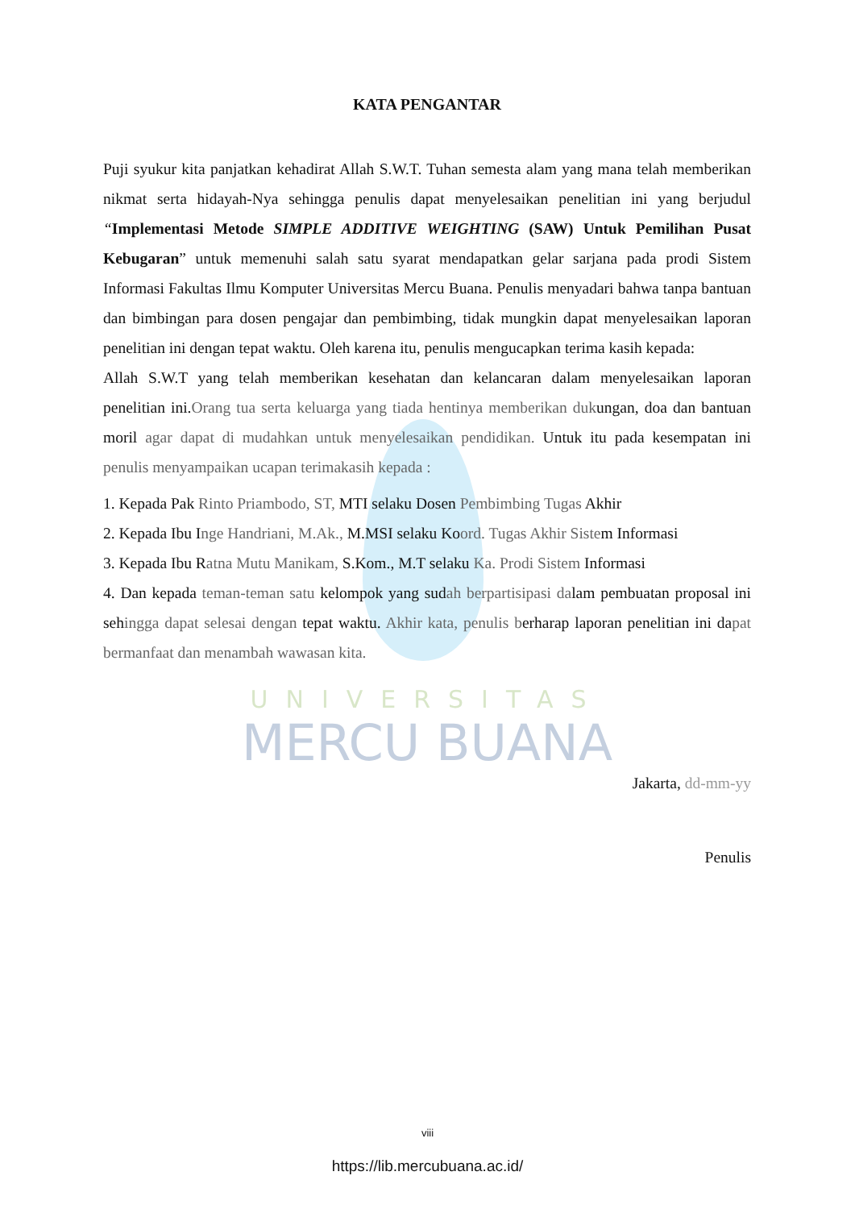UNIVERSITAS
MERCU BUANA
KATA PENGANTAR
Puji syukur kita panjatkan kehadirat Allah S.W.T. Tuhan semesta alam yang mana telah memberikan nikmat serta hidayah-Nya sehingga penulis dapat menyelesaikan penelitian ini yang berjudul “Implementasi Metode SIMPLE ADDITIVE WEIGHTING (SAW) Untuk Pemilihan Pusat Kebugaran” untuk memenuhi salah satu syarat mendapatkan gelar sarjana pada prodi Sistem Informasi Fakultas Ilmu Komputer Universitas Mercu Buana. Penulis menyadari bahwa tanpa bantuan dan bimbingan para dosen pengajar dan pembimbing, tidak mungkin dapat menyelesaikan laporan penelitian ini dengan tepat waktu. Oleh karena itu, penulis mengucapkan terima kasih kepada:
Allah S.W.T yang telah memberikan kesehatan dan kelancaran dalam menyelesaikan laporan penelitian ini.Orang tua serta keluarga yang tiada hentinya memberikan dukungan, doa dan bantuan moril agar dapat di mudahkan untuk menyelesaikan pendidikan. Untuk itu pada kesempatan ini penulis menyampaikan ucapan terimakasih kepada :
1. Kepada Pak Rinto Priambodo, ST, MTI selaku Dosen Pembimbing Tugas Akhir
2. Kepada Ibu Inge Handriani, M.Ak., M.MSI selaku Koord. Tugas Akhir Sistem Informasi
3. Kepada Ibu Ratna Mutu Manikam, S.Kom., M.T selaku Ka. Prodi Sistem Informasi
4. Dan kepada teman-teman satu kelompok yang sudah berpartisipasi dalam pembuatan proposal ini sehingga dapat selesai dengan tepat waktu. Akhir kata, penulis berharap laporan penelitian ini dapat bermanfaat dan menambah wawasan kita.
Jakarta, dd-mm-yy
Penulis
viii
https://lib.mercubuana.ac.id/